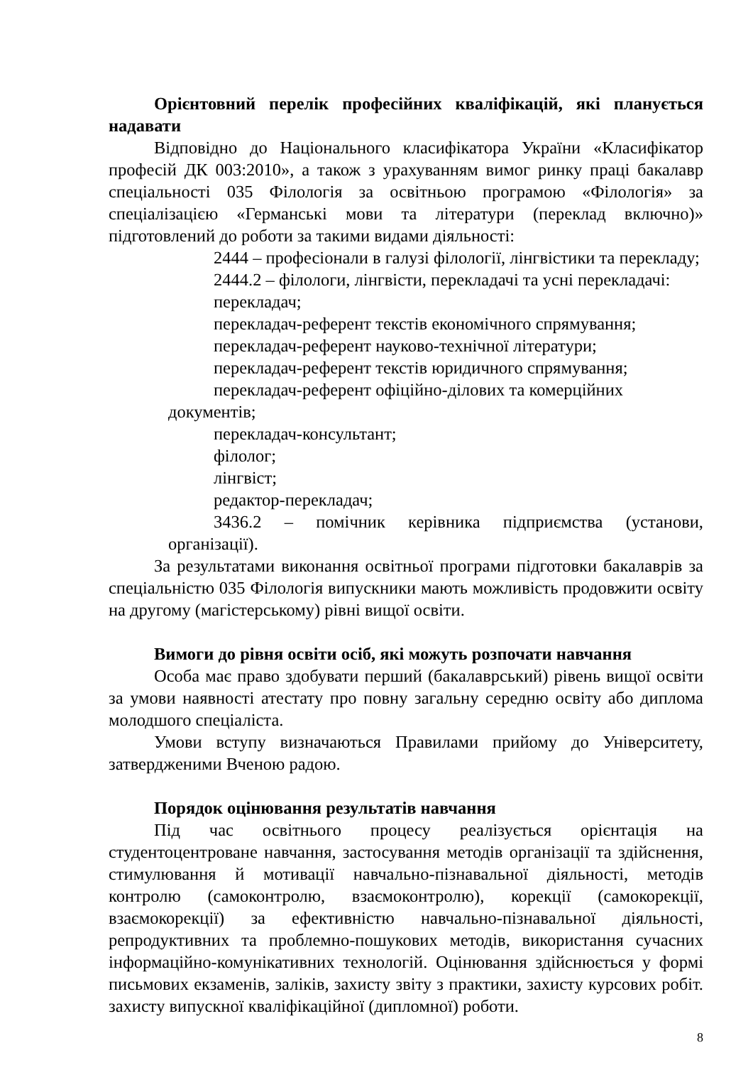Орієнтовний перелік професійних кваліфікацій, які планується надавати
Відповідно до Національного класифікатора України «Класифікатор професій ДК 003:2010», а також з урахуванням вимог ринку праці бакалавр спеціальності 035 Філологія за освітньою програмою «Філологія» за спеціалізацією «Германські мови та літератури (переклад включно)» підготовлений до роботи за такими видами діяльності:
2444 – професіонали в галузі філології, лінгвістики та перекладу;
2444.2 – філологи, лінгвісти, перекладачі та усні перекладачі:
перекладач;
перекладач-референт текстів економічного спрямування;
перекладач-референт науково-технічної літератури;
перекладач-референт текстів юридичного спрямування;
перекладач-референт офіційно-ділових та комерційних документів;
перекладач-консультант;
філолог;
лінгвіст;
редактор-перекладач;
3436.2 – помічник керівника підприємства (установи, організації).
За результатами виконання освітньої програми підготовки бакалаврів за спеціальністю 035 Філологія випускники мають можливість продовжити освіту на другому (магістерському) рівні вищої освіти.
Вимоги до рівня освіти осіб, які можуть розпочати навчання
Особа має право здобувати перший (бакалаврський) рівень вищої освіти за умови наявності атестату про повну загальну середню освіту або диплома молодшого спеціаліста.
Умови вступу визначаються Правилами прийому до Університету, затвердженими Вченою радою.
Порядок оцінювання результатів навчання
Під час освітнього процесу реалізується орієнтація на студентоцентроване навчання, застосування методів організації та здійснення, стимулювання й мотивації навчально-пізнавальної діяльності, методів контролю (самоконтролю, взаємоконтролю), корекції (самокорекції, взаємокорекції) за ефективністю навчально-пізнавальної діяльності, репродуктивних та проблемно-пошукових методів, використання сучасних інформаційно-комунікативних технологій. Оцінювання здійснюється у формі письмових екзаменів, заліків, захисту звіту з практики, захисту курсових робіт. захисту випускної кваліфікаційної (дипломної) роботи.
8